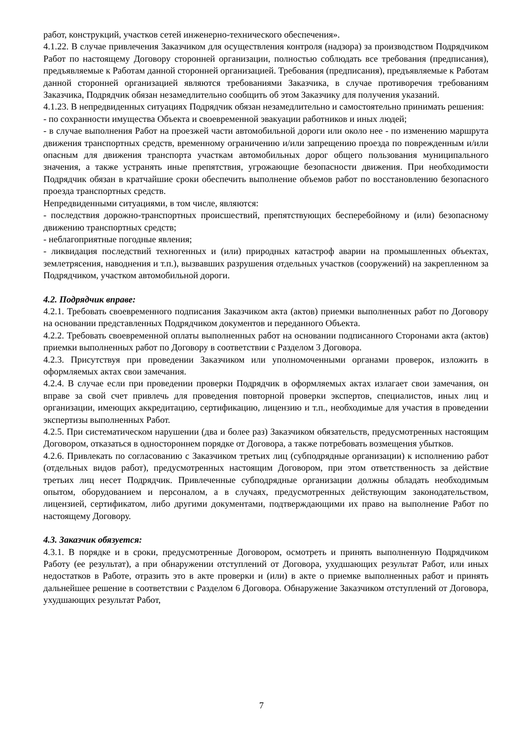работ, конструкций, участков сетей инженерно-технического обеспечения».
4.1.22. В случае привлечения Заказчиком для осуществления контроля (надзора) за производством Подрядчиком Работ по настоящему Договору сторонней организации, полностью соблюдать все требования (предписания), предъявляемые к Работам данной сторонней организацией. Требования (предписания), предъявляемые к Работам данной сторонней организацией являются требованиями Заказчика, в случае противоречия требованиям Заказчика, Подрядчик обязан незамедлительно сообщить об этом Заказчику для получения указаний.
4.1.23. В непредвиденных ситуациях Подрядчик обязан незамедлительно и самостоятельно принимать решения:
- по сохранности имущества Объекта и своевременной эвакуации работников и иных людей;
- в случае выполнения Работ на проезжей части автомобильной дороги или около нее - по изменению маршрута движения транспортных средств, временному ограничению и/или запрещению проезда по поврежденным и/или опасным для движения транспорта участкам автомобильных дорог общего пользования муниципального значения, а также устранять иные препятствия, угрожающие безопасности движения. При необходимости Подрядчик обязан в кратчайшие сроки обеспечить выполнение объемов работ по восстановлению безопасного проезда транспортных средств.
Непредвиденными ситуациями, в том числе, являются:
- последствия дорожно-транспортных происшествий, препятствующих бесперебойному и (или) безопасному движению транспортных средств;
- неблагоприятные погодные явления;
- ликвидация последствий техногенных и (или) природных катастроф аварии на промышленных объектах, землетрясения, наводнения и т.п.), вызвавших разрушения отдельных участков (сооружений) на закрепленном за Подрядчиком, участком автомобильной дороги.
4.2. Подрядчик вправе:
4.2.1. Требовать своевременного подписания Заказчиком акта (актов) приемки выполненных работ по Договору на основании представленных Подрядчиком документов и переданного Объекта.
4.2.2. Требовать своевременной оплаты выполненных работ на основании подписанного Сторонами акта (актов) приемки выполненных работ по Договору в соответствии с Разделом 3 Договора.
4.2.3. Присутствуя при проведении Заказчиком или уполномоченными органами проверок, изложить в оформляемых актах свои замечания.
4.2.4. В случае если при проведении проверки Подрядчик в оформляемых актах излагает свои замечания, он вправе за свой счет привлечь для проведения повторной проверки экспертов, специалистов, иных лиц и организации, имеющих аккредитацию, сертификацию, лицензию и т.п., необходимые для участия в проведении экспертизы выполненных Работ.
4.2.5. При систематическом нарушении (два и более раз) Заказчиком обязательств, предусмотренных настоящим Договором, отказаться в одностороннем порядке от Договора, а также потребовать возмещения убытков.
4.2.6. Привлекать по согласованию с Заказчиком третьих лиц (субподрядные организации) к исполнению работ (отдельных видов работ), предусмотренных настоящим Договором, при этом ответственность за действие третьих лиц несет Подрядчик. Привлеченные субподрядные организации должны обладать необходимым опытом, оборудованием и персоналом, а в случаях, предусмотренных действующим законодательством, лицензией, сертификатом, либо другими документами, подтверждающими их право на выполнение Работ по настоящему Договору.
4.3. Заказчик обязуется:
4.3.1. В порядке и в сроки, предусмотренные Договором, осмотреть и принять выполненную Подрядчиком Работу (ее результат), а при обнаружении отступлений от Договора, ухудшающих результат Работ, или иных недостатков в Работе, отразить это в акте проверки и (или) в акте о приемке выполненных работ и принять дальнейшее решение в соответствии с Разделом 6 Договора. Обнаружение Заказчиком отступлений от Договора, ухудшающих результат Работ,
7